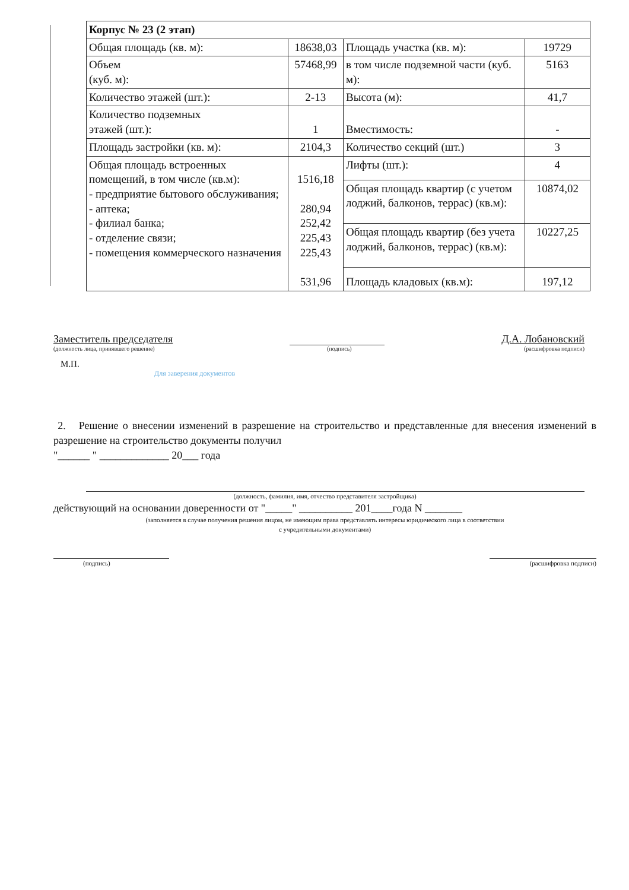| Корпус № 23 (2 этап) | | | |
| Общая площадь (кв. м): | 18638,03 | Площадь участка (кв. м): | 19729 |
| Объем (куб. м): | 57468,99 | в том числе подземной части (куб. м): | 5163 |
| Количество этажей (шт.): | 2-13 | Высота (м): | 41,7 |
| Количество подземных этажей (шт.): | 1 | Вместимость: | - |
| Площадь застройки (кв. м): | 2104,3 | Количество секций (шт.) | 3 |
| Общая площадь встроенных помещений, в том числе (кв.м): - предприятие бытового обслуживания; - аптека; - филиал банка; - отделение связи; - помещения коммерческого назначения | 1516,18 280,94 252,42 225,43 225,43 531,96 | Лифты (шт.): | 4 |
| | | Общая площадь квартир (с учетом лоджий, балконов, террас) (кв.м): | 10874,02 |
| | | Общая площадь квартир (без учета лоджий, балконов, террас) (кв.м): | 10227,25 |
| | | Площадь кладовых (кв.м): | 197,12 |
Заместитель председателя Д.А. Лобановский
(должность лица, принявшего решение) (подпись) (расшифровка подписи)
М.П.
Для заверения документов
2. Решение о внесении изменений в разрешение на строительство и представленные для внесения изменений в разрешение на строительство документы получил
"______ " _____________ 20___ года
(должность, фамилия, имя, отчество представителя застройщика)
действующий на основании доверенности от "_____" __________ 201____года N _______
(заполняется в случае получения решения лицом, не имеющим права представлять интересы юридического лица в соответствии
с учредительными документами)
(подпись) (расшифровка подписи)